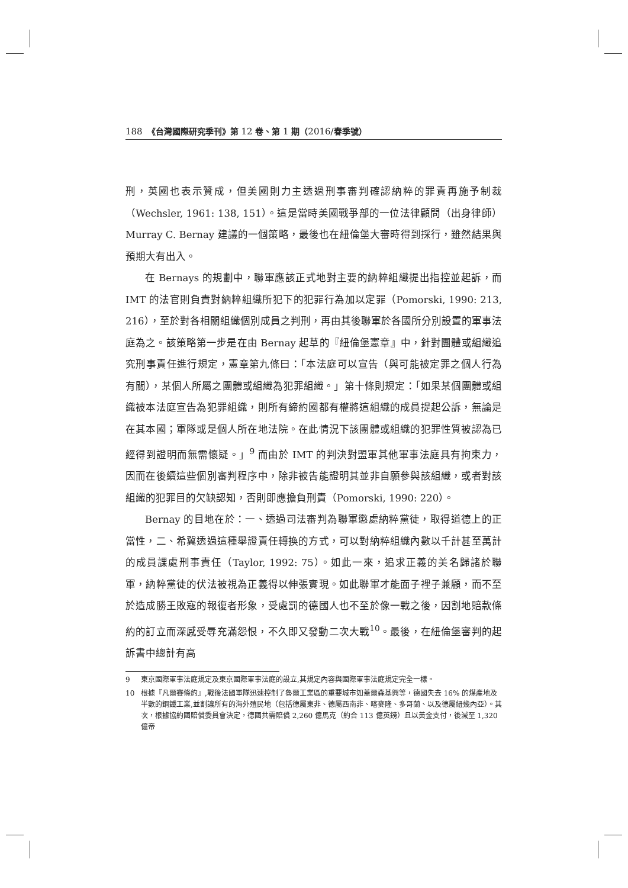188　《台灣國際研究季刊》第 12 卷、第 1 期（2016/春季號）
刑，英國也表示贊成，但美國則力主透過刑事審判確認納粹的罪責再施予制裁（Wechsler, 1961: 138, 151）。這是當時美國戰爭部的一位法律顧問（出身律師）Murray C. Bernay 建議的一個策略，最後也在紐倫堡大審時得到採行，雖然結果與預期大有出入。
在 Bernays 的規劃中，聯軍應該正式地對主要的納粹組織提出指控並起訴，而 IMT 的法官則負責對納粹組織所犯下的犯罪行為加以定罪（Pomorski, 1990: 213, 216），至於對各相關組織個別成員之判刑，再由其後聯軍於各國所分別設置的軍事法庭為之。該策略第一步是在由 Bernay 起草的『紐倫堡憲章』中，針對團體或組織追究刑事責任進行規定，憲章第九條曰：「本法庭可以宣告（與可能被定罪之個人行為有關），某個人所屬之團體或組織為犯罪組織。」第十條則規定：「如果某個團體或組織被本法庭宣告為犯罪組織，則所有締約國都有權將這組織的成員提起公訴，無論是在其本國；軍隊或是個人所在地法院。在此情況下該團體或組織的犯罪性質被認為已經得到證明而無需懷疑。」<sup>9</sup> 而由於 IMT 的判決對盟軍其他軍事法庭具有拘束力，因而在後續這些個別審判程序中，除非被告能證明其並非自願參與該組織，或者對該組織的犯罪目的欠缺認知，否則即應擔負刑責（Pomorski, 1990: 220）。
Bernay 的目地在於：一、透過司法審判為聯軍懲處納粹黨徒，取得道德上的正當性，二、希冀透過這種舉證責任轉換的方式，可以對納粹組織內數以千計甚至萬計的成員課處刑事責任（Taylor, 1992: 75）。如此一來，追求正義的美名歸諸於聯軍，納粹黨徒的伏法被視為正義得以伸張實現。如此聯軍才能面子裡子兼顧，而不至於造成勝王敗寇的報復者形象，受處罰的德國人也不至於像一戰之後，因割地賠款條約的訂立而深感受辱充滿怨恨，不久即又發動二次大戰<sup>10</sup>。最後，在紐倫堡審判的起訴書中總計有高
9 東京國際軍事法庭規定及東京國際軍事法庭的設立,其規定內容與國際軍事法庭規定完全一樣。
10 根據『凡爾賽條約』,戰後法國軍隊迅速控制了魯爾工業區的重要城市如蓋爾森基興等，德國失去 16% 的煤產地及半數的鋼鐵工業,並割讓所有的海外殖民地（包括德屬東非、德屬西南非、喀麥隆、多哥蘭、以及德屬紐幾內亞）。其次，根據協約國賠償委員會決定，德國共需賠償 2,260 億馬克（約合 113 億英鎊）且以黃金支付，後減至 1,320 億帝